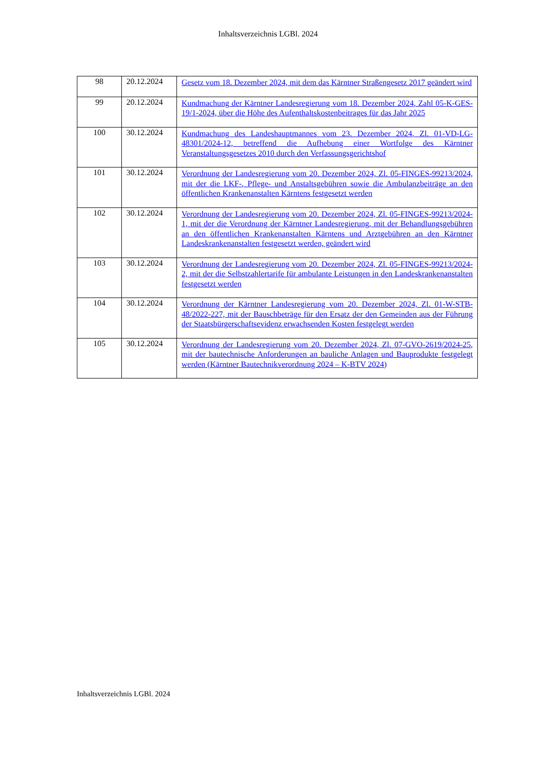Inhaltsverzeichnis LGBl. 2024
| 98 | 20.12.2024 | Gesetz vom 18. Dezember 2024, mit dem das Kärntner Straßengesetz 2017 geändert wird |
| 99 | 20.12.2024 | Kundmachung der Kärntner Landesregierung vom 18. Dezember 2024, Zahl 05-K-GES-19/1-2024, über die Höhe des Aufenthaltskostenbeitrages für das Jahr 2025 |
| 100 | 30.12.2024 | Kundmachung des Landeshauptmannes vom 23. Dezember 2024, Zl. 01-VD-LG-48301/2024-12, betreffend die Aufhebung einer Wortfolge des Kärntner Veranstaltungsgesetzes 2010 durch den Verfassungsgerichtshof |
| 101 | 30.12.2024 | Verordnung der Landesregierung vom 20. Dezember 2024, Zl. 05-FINGES-99213/2024, mit der die LKF-, Pflege- und Anstaltsgebühren sowie die Ambulanzbeiträge an den öffentlichen Krankenanstalten Kärntens festgesetzt werden |
| 102 | 30.12.2024 | Verordnung der Landesregierung vom 20. Dezember 2024, Zl. 05-FINGES-99213/2024-1, mit der die Verordnung der Kärntner Landesregierung, mit der Behandlungsgebühren an den öffentlichen Krankenanstalten Kärntens und Arztgebühren an den Kärntner Landeskrankenanstalten festgesetzt werden, geändert wird |
| 103 | 30.12.2024 | Verordnung der Landesregierung vom 20. Dezember 2024, Zl. 05-FINGES-99213/2024-2, mit der die Selbstzahlertarife für ambulante Leistungen in den Landeskrankenanstalten festgesetzt werden |
| 104 | 30.12.2024 | Verordnung der Kärntner Landesregierung vom 20. Dezember 2024, Zl. 01-W-STB-48/2022-227, mit der Bauschbeträge für den Ersatz der den Gemeinden aus der Führung der Staatsbürgerschaftsevidenz erwachsenden Kosten festgelegt werden |
| 105 | 30.12.2024 | Verordnung der Landesregierung vom 20. Dezember 2024, Zl. 07-GVO-2619/2024-25, mit der bautechnische Anforderungen an bauliche Anlagen und Bauprodukte festgelegt werden (Kärntner Bautechnikverordnung 2024 – K-BTV 2024) |
Inhaltsverzeichnis LGBl. 2024